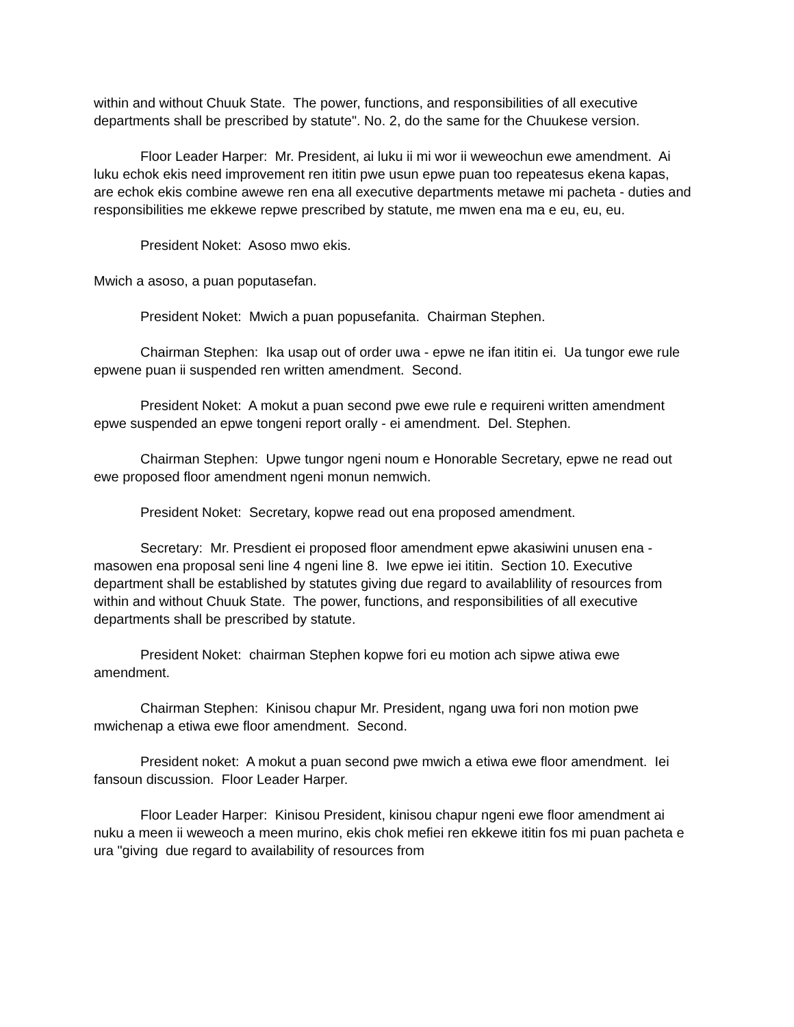within and without Chuuk State. The power, functions, and responsibilities of all executive departments shall be prescribed by statute". No. 2, do the same for the Chuukese version.
Floor Leader Harper: Mr. President, ai luku ii mi wor ii weweochun ewe amendment. Ai luku echok ekis need improvement ren ititin pwe usun epwe puan too repeatesus ekena kapas, are echok ekis combine awewe ren ena all executive departments metawe mi pacheta - duties and responsibilities me ekkewe repwe prescribed by statute, me mwen ena ma e eu, eu, eu.
President Noket: Asoso mwo ekis.
Mwich a asoso, a puan poputasefan.
President Noket: Mwich a puan popusefanita. Chairman Stephen.
Chairman Stephen: Ika usap out of order uwa - epwe ne ifan ititin ei. Ua tungor ewe rule epwene puan ii suspended ren written amendment. Second.
President Noket: A mokut a puan second pwe ewe rule e requireni written amendment epwe suspended an epwe tongeni report orally - ei amendment. Del. Stephen.
Chairman Stephen: Upwe tungor ngeni noum e Honorable Secretary, epwe ne read out ewe proposed floor amendment ngeni monun nemwich.
President Noket: Secretary, kopwe read out ena proposed amendment.
Secretary: Mr. Presdient ei proposed floor amendment epwe akasiwini unusen ena - masowen ena proposal seni line 4 ngeni line 8. Iwe epwe iei ititin. Section 10. Executive department shall be established by statutes giving due regard to availablility of resources from within and without Chuuk State. The power, functions, and responsibilities of all executive departments shall be prescribed by statute.
President Noket: chairman Stephen kopwe fori eu motion ach sipwe atiwa ewe amendment.
Chairman Stephen: Kinisou chapur Mr. President, ngang uwa fori non motion pwe mwichenap a etiwa ewe floor amendment. Second.
President noket: A mokut a puan second pwe mwich a etiwa ewe floor amendment. Iei fansoun discussion. Floor Leader Harper.
Floor Leader Harper: Kinisou President, kinisou chapur ngeni ewe floor amendment ai nuku a meen ii weweoch a meen murino, ekis chok mefiei ren ekkewe ititin fos mi puan pacheta e ura "giving due regard to availability of resources from